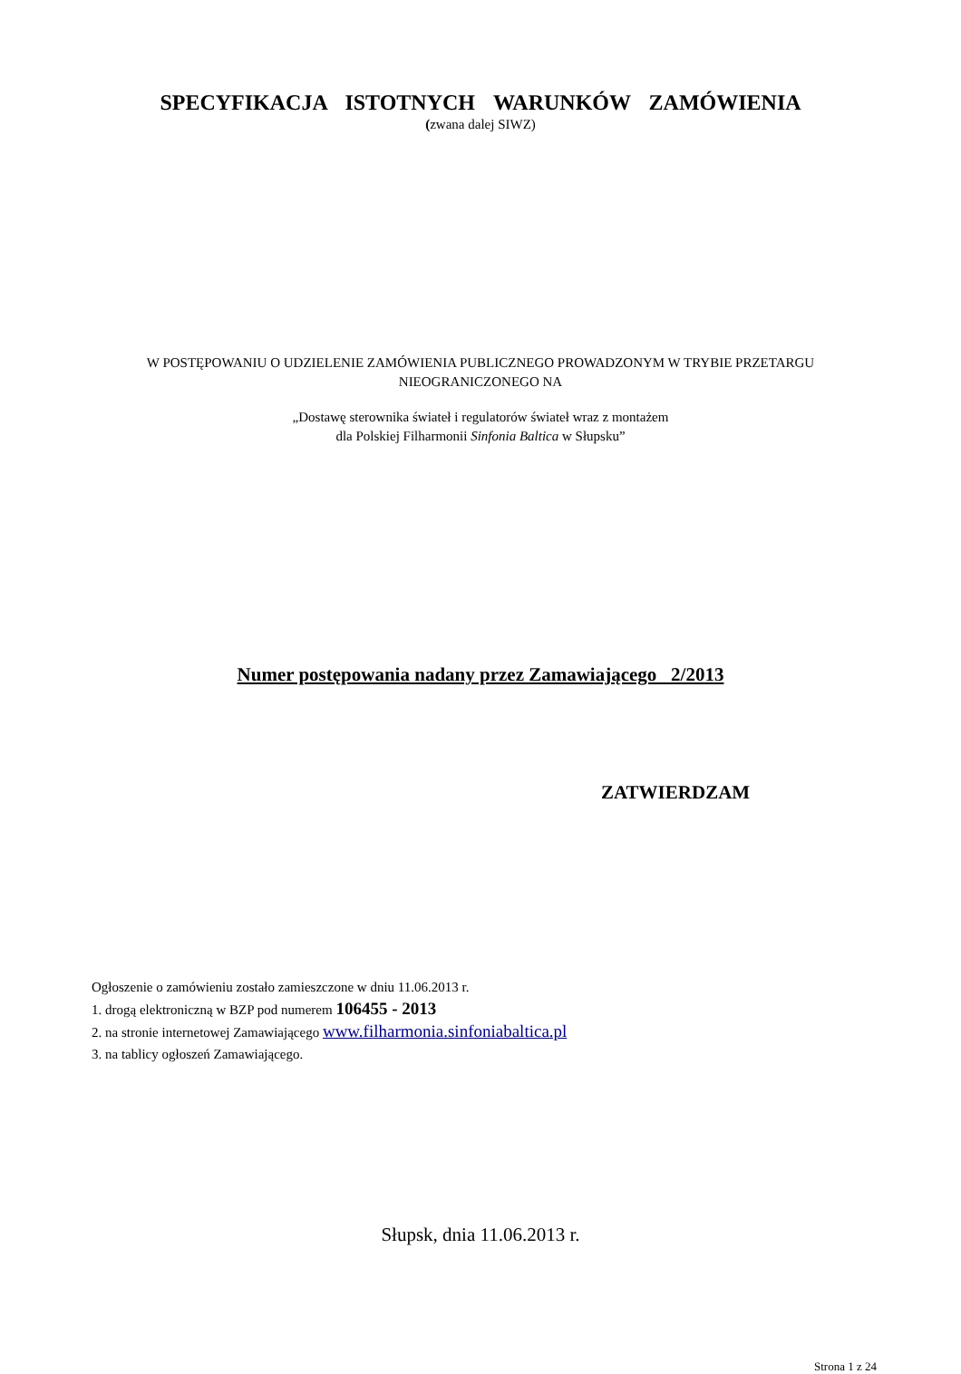SPECYFIKACJA ISTOTNYCH WARUNKÓW ZAMÓWIENIA
(zwana dalej SIWZ)
W POSTĘPOWANIU O UDZIELENIE ZAMÓWIENIA PUBLICZNEGO PROWADZONYM W TRYBIE PRZETARGU NIEOGRANICZONEGO NA
„Dostawę sterownika świateł i regulatorów świateł wraz z montażem
dla Polskiej Filharmonii Sinfonia Baltica w Słupsku”
Numer postępowania nadany przez Zamawiającego 2/2013
ZATWIERDZAM
Ogłoszenie o zamówieniu zostało zamieszczone w dniu 11.06.2013 r.
1. drogą elektroniczną w BZP pod numerem 106455 - 2013
2. na stronie internetowej Zamawiającego www.filharmonia.sinfoniabaltica.pl
3. na tablicy ogłoszeń Zamawiającego.
Słupsk, dnia 11.06.2013 r.
Strona 1 z 24